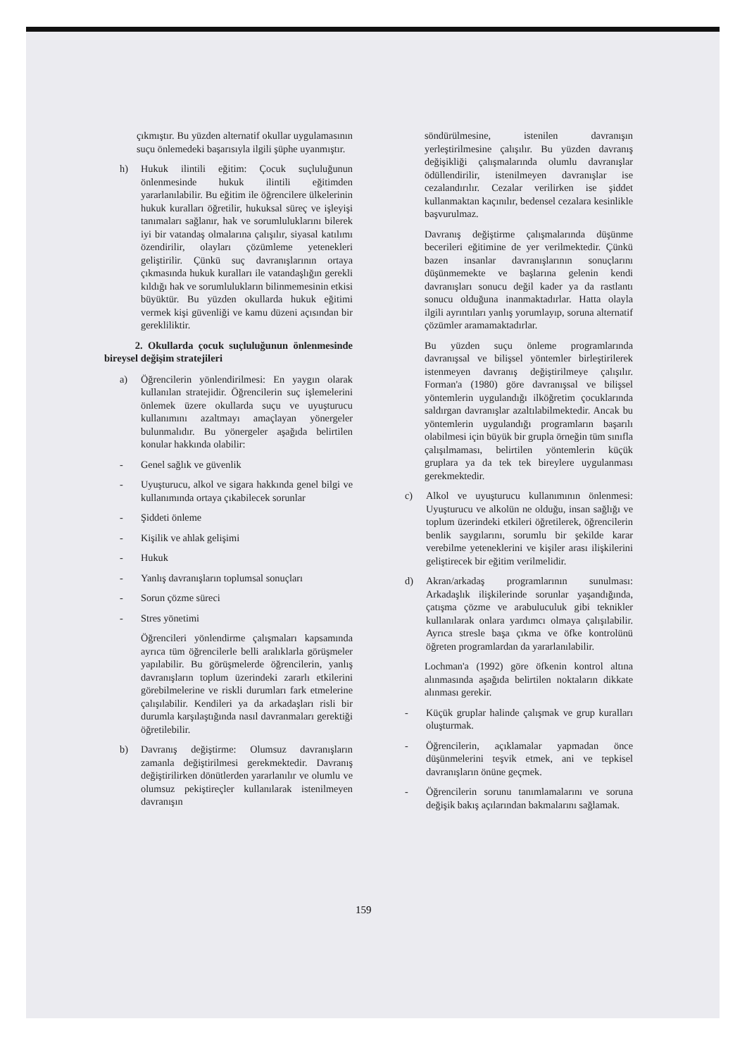çıkmıştır. Bu yüzden alternatif okullar uygulamasının suçu önlemedeki başarısıyla ilgili şüphe uyanmıştır.
h) Hukuk ilintili eğitim: Çocuk suçluluğunun önlenmesinde hukuk ilintili eğitimden yararlanılabilir. Bu eğitim ile öğrencilere ülkelerinin hukuk kuralları öğretilir, hukuksal süreç ve işleyişi tanımaları sağlanır, hak ve sorumluluklarını bilerek iyi bir vatandaş olmalarına çalışılır, siyasal katılımı özendirilir, olayları çözümleme yetenekleri geliştirilir. Çünkü suç davranışlarının ortaya çıkmasında hukuk kuralları ile vatandaşlığın gerekli kıldığı hak ve sorumlulukların bilinmemesinin etkisi büyüktür. Bu yüzden okullarda hukuk eğitimi vermek kişi güvenliği ve kamu düzeni açısından bir gerekliliktir.
2. Okullarda çocuk suçluluğunun önlenmesinde bireysel değişim stratejileri
a) Öğrencilerin yönlendirilmesi: En yaygın olarak kullanılan stratejidir. Öğrencilerin suç işlemelerini önlemek üzere okullarda suçu ve uyuşturucu kullanımını azaltmayı amaçlayan yönergeler bulunmalıdır. Bu yönergeler aşağıda belirtilen konular hakkında olabilir:
- Genel sağlık ve güvenlik
- Uyuşturucu, alkol ve sigara hakkında genel bilgi ve kullanımında ortaya çıkabilecek sorunlar
- Şiddeti önleme
- Kişilik ve ahlak gelişimi
- Hukuk
- Yanlış davranışların toplumsal sonuçları
- Sorun çözme süreci
- Stres yönetimi
Öğrencileri yönlendirme çalışmaları kapsamında ayrıca tüm öğrencilerle belli aralıklarla görüşmeler yapılabilir. Bu görüşmelerde öğrencilerin, yanlış davranışların toplum üzerindeki zararlı etkilerini görebilmelerine ve riskli durumları fark etmelerine çalışılabilir. Kendileri ya da arkadaşları risli bir durumla karşılaştığında nasıl davranmaları gerektiği öğretilebilir.
b) Davranış değiştirme: Olumsuz davranışların zamanla değiştirilmesi gerekmektedir. Davranış değiştirilirken dönütlerden yararlanılır ve olumlu ve olumsuz pekiştireçler kullanılarak istenilmeyen davranışın
söndürülmesine, istenilen davranışın yerleştirilmesine çalışılır. Bu yüzden davranış değişikliği çalışmalarında olumlu davranışlar ödüllendirilir, istenilmeyen davranışlar ise cezalandırılır. Cezalar verilirken ise şiddet kullanmaktan kaçınılır, bedensel cezalara kesinlikle başvurulmaz.
Davranış değiştirme çalışmalarında düşünme becerileri eğitimine de yer verilmektedir. Çünkü bazen insanlar davranışlarının sonuçlarını düşünmemekte ve başlarına gelenin kendi davranışları sonucu değil kader ya da rastlantı sonucu olduğuna inanmaktadırlar. Hatta olayla ilgili ayrıntıları yanlış yorumlayıp, soruna alternatif çözümler aramamaktadırlar.
Bu yüzden suçu önleme programlarında davranışsal ve bilişsel yöntemler birleştirilerek istenmeyen davranış değiştirilmeye çalışılır. Forman'a (1980) göre davranışsal ve bilişsel yöntemlerin uygulandığı ilköğretim çocuklarında saldırgan davranışlar azaltılabilmektedir. Ancak bu yöntemlerin uygulandığı programların başarılı olabilmesi için büyük bir grupla örneğin tüm sınıfla çalışılmaması, belirtilen yöntemlerin küçük gruplara ya da tek tek bireylere uygulanması gerekmektedir.
c) Alkol ve uyuşturucu kullanımının önlenmesi: Uyuşturucu ve alkolün ne olduğu, insan sağlığı ve toplum üzerindeki etkileri öğretilerek, öğrencilerin benlik saygılarını, sorumlu bir şekilde karar verebilme yeteneklerini ve kişiler arası ilişkilerini geliştirecek bir eğitim verilmelidir.
d) Akran/arkadaş programlarının sunulması: Arkadaşlık ilişkilerinde sorunlar yaşandığında, çatışma çözme ve arabuluculuk gibi teknikler kullanılarak onlara yardımcı olmaya çalışılabilir. Ayrıca stresle başa çıkma ve öfke kontrolünü öğreten programlardan da yararlanılabilir.
Lochman'a (1992) göre öfkenin kontrol altına alınmasında aşağıda belirtilen noktaların dikkate alınması gerekir.
- Küçük gruplar halinde çalışmak ve grup kuralları oluşturmak.
- Öğrencilerin, açıklamalar yapmadan önce düşünmelerini teşvik etmek, ani ve tepkisel davranışların önüne geçmek.
- Öğrencilerin sorunu tanımlamalarını ve soruna değişik bakış açılarından bakmalarını sağlamak.
159